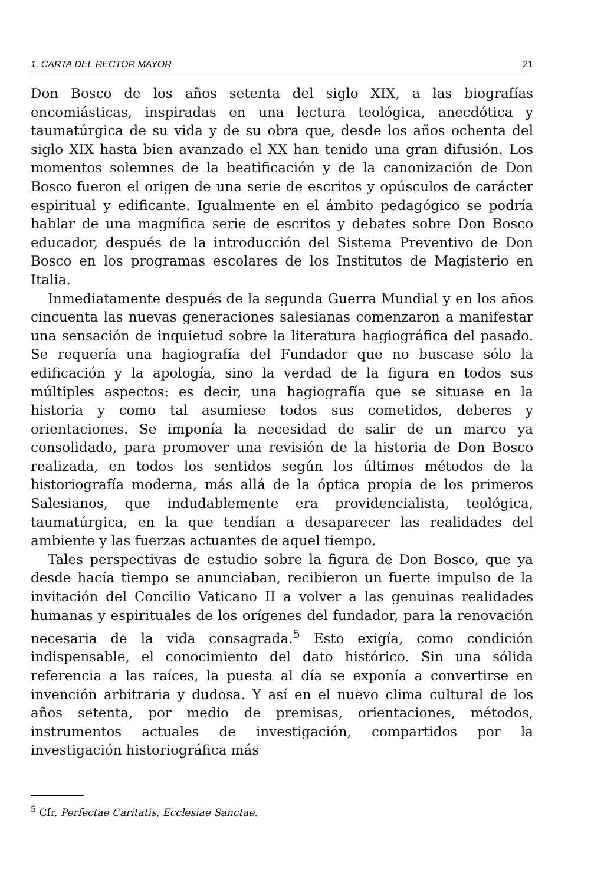1. CARTA DEL RECTOR MAYOR 21
Don Bosco de los años setenta del siglo XIX, a las biografías encomiásticas, inspiradas en una lectura teológica, anecdótica y taumatúrgica de su vida y de su obra que, desde los años ochenta del siglo XIX hasta bien avanzado el XX han tenido una gran difusión. Los momentos solemnes de la beatificación y de la canonización de Don Bosco fueron el origen de una serie de escritos y opúsculos de carácter espiritual y edificante. Igualmente en el ámbito pedagógico se podría hablar de una magnífica serie de escritos y debates sobre Don Bosco educador, después de la introducción del Sistema Preventivo de Don Bosco en los programas escolares de los Institutos de Magisterio en Italia.
Inmediatamente después de la segunda Guerra Mundial y en los años cincuenta las nuevas generaciones salesianas comenzaron a manifestar una sensación de inquietud sobre la literatura hagiográfica del pasado. Se requería una hagiografía del Fundador que no buscase sólo la edificación y la apología, sino la verdad de la figura en todos sus múltiples aspectos: es decir, una hagiografía que se situase en la historia y como tal asumiese todos sus cometidos, deberes y orientaciones. Se imponía la necesidad de salir de un marco ya consolidado, para promover una revisión de la historia de Don Bosco realizada, en todos los sentidos según los últimos métodos de la historiografía moderna, más allá de la óptica propia de los primeros Salesianos, que indudablemente era providencialista, teológica, taumatúrgica, en la que tendían a desaparecer las realidades del ambiente y las fuerzas actuantes de aquel tiempo.
Tales perspectivas de estudio sobre la figura de Don Bosco, que ya desde hacía tiempo se anunciaban, recibieron un fuerte impulso de la invitación del Concilio Vaticano II a volver a las genuinas realidades humanas y espirituales de los orígenes del fundador, para la renovación necesaria de la vida consagrada.<sup>5</sup> Esto exigía, como condición indispensable, el conocimiento del dato histórico. Sin una sólida referencia a las raíces, la puesta al día se exponía a convertirse en invención arbitraria y dudosa. Y así en el nuevo clima cultural de los años setenta, por medio de premisas, orientaciones, métodos, instrumentos actuales de investigación, compartidos por la investigación historiográfica más
<sup>5</sup> Cfr. Perfectae Caritatis, Ecclesiae Sanctae.